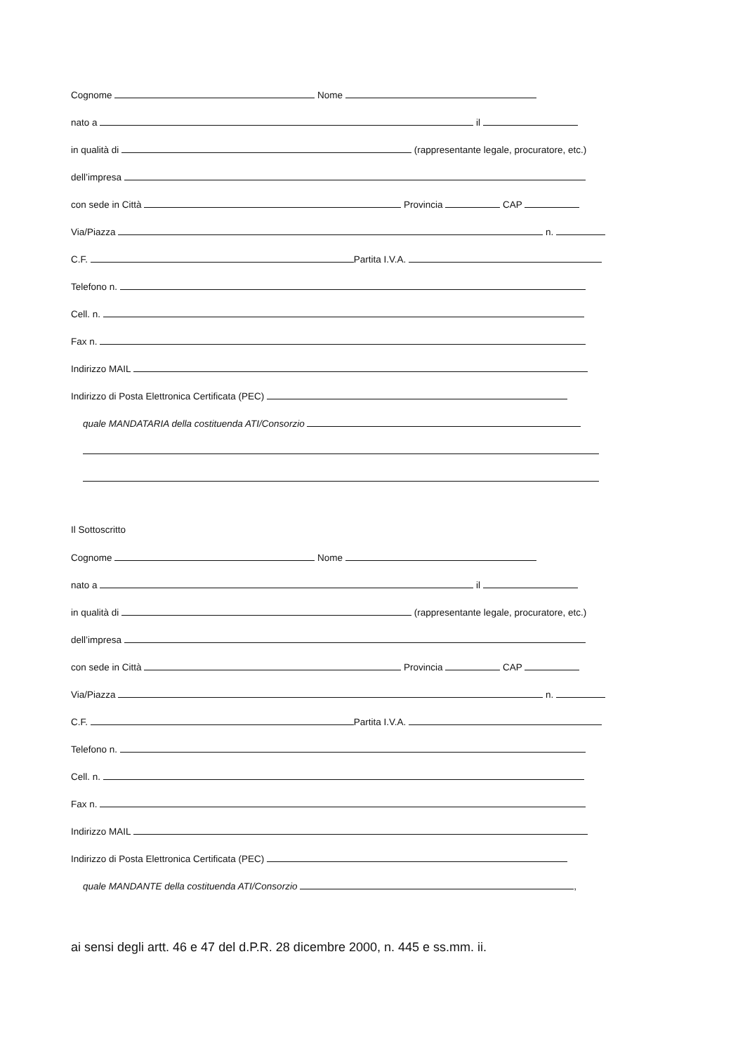Cognome Nome
nato a il
in qualità di (rappresentante legale, procuratore, etc.)
dell’impresa
con sede in Città Provincia CAP
Via/Piazza n.
C.F. Partita I.V.A.
Telefono n.
Cell. n.
Fax n.
Indirizzo MAIL
Indirizzo di Posta Elettronica Certificata (PEC)
quale MANDATARIA della costituenda ATI/Consorzio
Il Sottoscritto
Cognome Nome
nato a il
in qualità di (rappresentante legale, procuratore, etc.)
dell’impresa
con sede in Città Provincia CAP
Via/Piazza n.
C.F. Partita I.V.A.
Telefono n.
Cell. n.
Fax n.
Indirizzo MAIL
Indirizzo di Posta Elettronica Certificata (PEC)
quale MANDANTE della costituenda ATI/Consorzio ,
ai sensi degli artt. 46 e 47 del d.P.R. 28 dicembre 2000, n. 445 e ss.mm. ii.